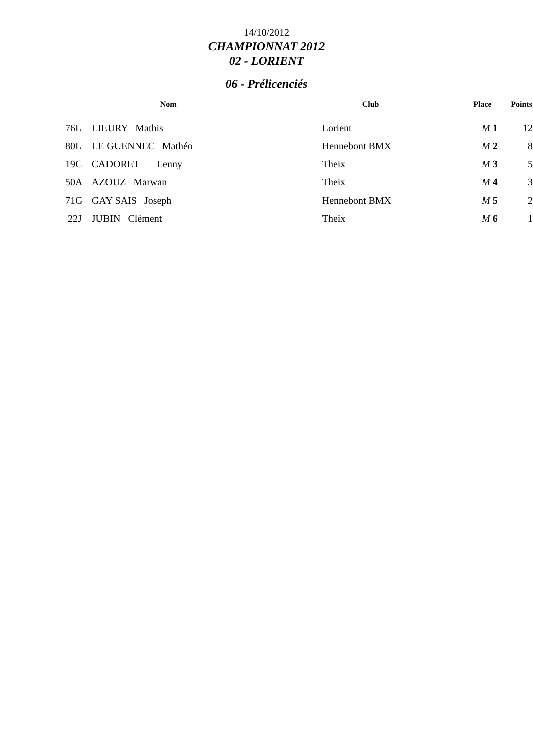14/10/2012
CHAMPIONNAT 2012
02 - LORIENT
06 - Prélicenciés
| | Nom | Club | Place | Points |
| --- | --- | --- | --- | --- |
| 76L | LIEURY Mathis | Lorient | M 1 | 12 |
| 80L | LE GUENNEC Mathéo | Hennebont BMX | M 2 | 8 |
| 19C | CADORET Lenny | Theix | M 3 | 5 |
| 50A | AZOUZ Marwan | Theix | M 4 | 3 |
| 71G | GAY SAIS Joseph | Hennebont BMX | M 5 | 2 |
| 22J | JUBIN Clément | Theix | M 6 | 1 |